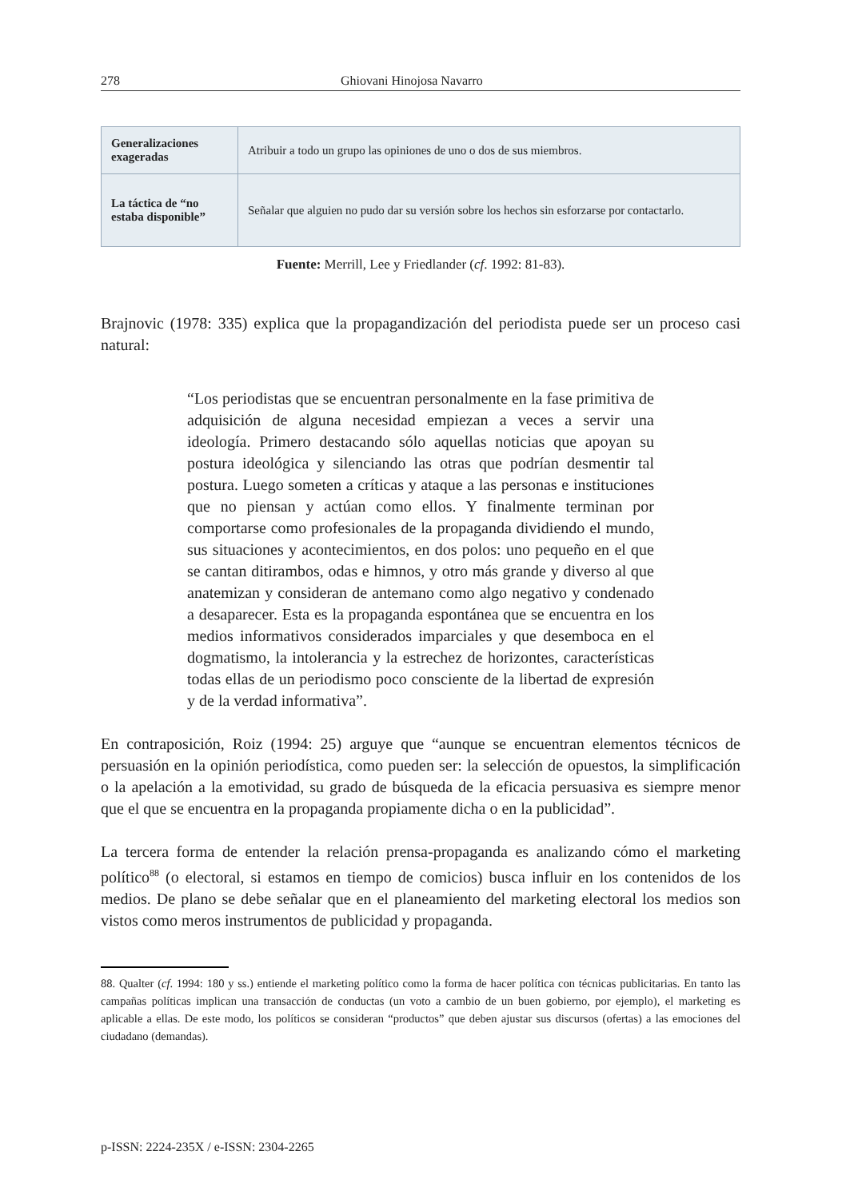278 Ghiovani Hinojosa Navarro
| Generalizaciones exageradas | Atribuir a todo un grupo las opiniones de uno o dos de sus miembros. |
| La táctica de “no estaba disponible” | Señalar que alguien no pudo dar su versión sobre los hechos sin esforzarse por contactarlo. |
Fuente: Merrill, Lee y Friedlander (cf. 1992: 81-83).
Brajnovic (1978: 335) explica que la propagandización del periodista puede ser un proceso casi natural:
“Los periodistas que se encuentran personalmente en la fase primitiva de adquisición de alguna necesidad empiezan a veces a servir una ideología. Primero destacando sólo aquellas noticias que apoyan su postura ideológica y silenciando las otras que podrían desmentir tal postura. Luego someten a críticas y ataque a las personas e instituciones que no piensan y actúan como ellos. Y finalmente terminan por comportarse como profesionales de la propaganda dividiendo el mundo, sus situaciones y acontecimientos, en dos polos: uno pequeño en el que se cantan ditirambos, odas e himnos, y otro más grande y diverso al que anatemizan y consideran de antemano como algo negativo y condenado a desaparecer. Esta es la propaganda espontánea que se encuentra en los medios informativos considerados imparciales y que desemboca en el dogmatismo, la intolerancia y la estrechez de horizontes, características todas ellas de un periodismo poco consciente de la libertad de expresión y de la verdad informativa”.
En contraposición, Roiz (1994: 25) arguye que “aunque se encuentran elementos técnicos de persuasión en la opinión periodística, como pueden ser: la selección de opuestos, la simplificación o la apelación a la emotividad, su grado de búsqueda de la eficacia persuasiva es siempre menor que el que se encuentra en la propaganda propiamente dicha o en la publicidad”.
La tercera forma de entender la relación prensa-propaganda es analizando cómo el marketing político<sup>88</sup> (o electoral, si estamos en tiempo de comicios) busca influir en los contenidos de los medios. De plano se debe señalar que en el planeamiento del marketing electoral los medios son vistos como meros instrumentos de publicidad y propaganda.
88. Qualter (cf. 1994: 180 y ss.) entiende el marketing político como la forma de hacer política con técnicas publicitarias. En tanto las campañas políticas implican una transacción de conductas (un voto a cambio de un buen gobierno, por ejemplo), el marketing es aplicable a ellas. De este modo, los políticos se consideran “productos” que deben ajustar sus discursos (ofertas) a las emociones del ciudadano (demandas).
p-ISSN: 2224-235X / e-ISSN: 2304-2265